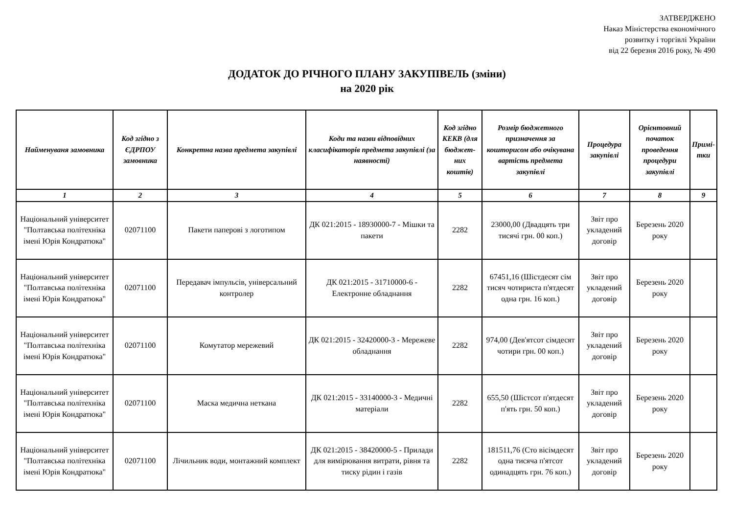ЗАТВЕРДЖЕНО
Наказ Міністерства економічного
розвитку і торгівлі України
від 22 березня 2016 року, № 490
ДОДАТОК ДО РІЧНОГО ПЛАНУ ЗАКУПІВЕЛЬ (зміни)
на 2020 рік
| Найменуваня замовника | Код згідно з ЄДРПОУ замовника | Конкретна назва предмета закупівлі | Коди та назви відповідних класифікаторів предмета закупівлі (за наявності) | Код згідно КЕКВ (для бюджет-них коштів) | Розмір бюджетного призначення за кошторисом або очікувана вартість предмета закупівлі | Процедура закупівлі | Орієнтовний початок проведення процедури закупівлі | Примі-тки |
| --- | --- | --- | --- | --- | --- | --- | --- | --- |
| 1 | 2 | 3 | 4 | 5 | 6 | 7 | 8 | 9 |
| Національний університет "Полтавська політехніка імені Юрія Кондратюка" | 02071100 | Пакети паперові з логотипом | ДК 021:2015 - 18930000-7 - Мішки та пакети | 2282 | 23000,00 (Двадцять три тисячі грн. 00 коп.) | Звіт про укладений договір | Березень 2020 року | |
| Національний університет "Полтавська політехніка імені Юрія Кондратюка" | 02071100 | Передавач імпульсів, універсальний контролер | ДК 021:2015 - 31710000-6 - Електронне обладнання | 2282 | 67451,16 (Шістдесят сім тисяч чотириста п'ятдесят одна грн. 16 коп.) | Звіт про укладений договір | Березень 2020 року | |
| Національний університет "Полтавська політехніка імені Юрія Кондратюка" | 02071100 | Комутатор мережевий | ДК 021:2015 - 32420000-3 - Мережеве обладнання | 2282 | 974,00 (Дев'ятсот сімдесят чотири грн. 00 коп.) | Звіт про укладений договір | Березень 2020 року | |
| Національний університет "Полтавська політехніка імені Юрія Кондратюка" | 02071100 | Маска медична неткана | ДК 021:2015 - 33140000-3 - Медичні матеріали | 2282 | 655,50 (Шістсот п'ятдесят п'ять грн. 50 коп.) | Звіт про укладений договір | Березень 2020 року | |
| Національний університет "Полтавська політехніка імені Юрія Кондратюка" | 02071100 | Лічильник води, монтажний комплект | ДК 021:2015 - 38420000-5 - Прилади для вимірювання витрати, рівня та тиску рідин і газів | 2282 | 181511,76 (Сто вісімдесят одна тисяча п'ятсот одинадцять грн. 76 коп.) | Звіт про укладений договір | Березень 2020 року | |